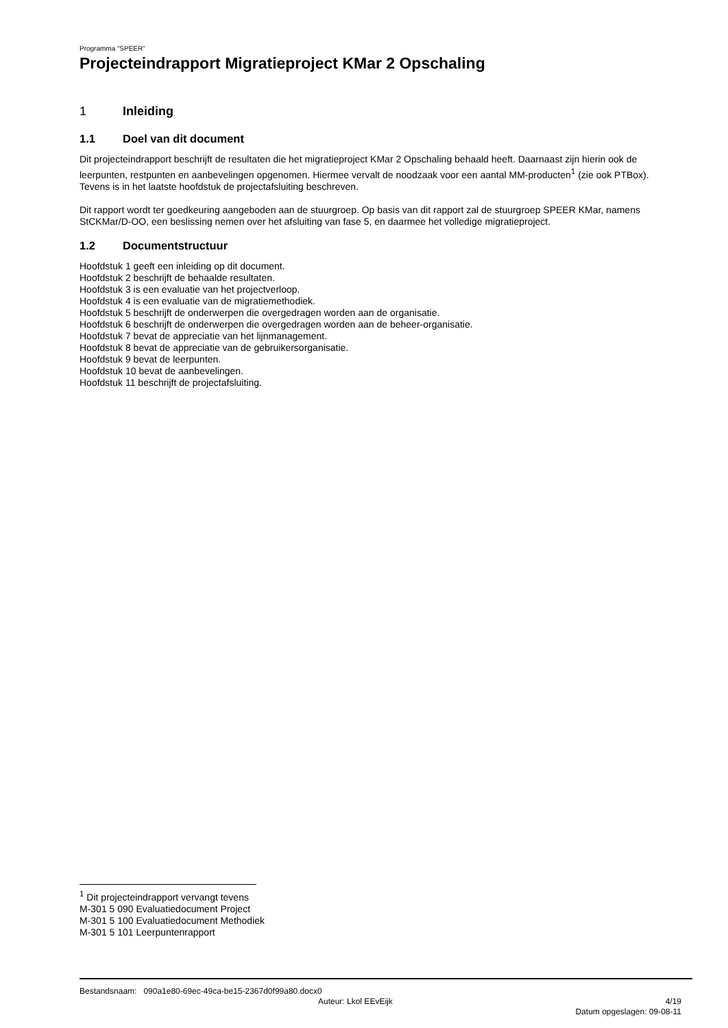Programma “SPEER”
Projecteindrapport Migratieproject KMar 2 Opschaling
1 Inleiding
1.1 Doel van dit document
Dit projecteindrapport beschrijft de resultaten die het migratieproject KMar 2 Opschaling behaald heeft. Daarnaast zijn hierin ook de leerpunten, restpunten en aanbevelingen opgenomen. Hiermee vervalt de noodzaak voor een aantal MM-producten<sup>1</sup> (zie ook PTBox). Tevens is in het laatste hoofdstuk de projectafsluiting beschreven.
Dit rapport wordt ter goedkeuring aangeboden aan de stuurgroep. Op basis van dit rapport zal de stuurgroep SPEER KMar, namens StCKMar/D-OO, een beslissing nemen over het afsluiting van fase 5, en daarmee het volledige migratieproject.
1.2 Documentstructuur
Hoofdstuk 1 geeft een inleiding op dit document.
Hoofdstuk 2 beschrijft de behaalde resultaten.
Hoofdstuk 3 is een evaluatie van het projectverloop.
Hoofdstuk 4 is een evaluatie van de migratiemethodiek.
Hoofdstuk 5 beschrijft de onderwerpen die overgedragen worden aan de organisatie.
Hoofdstuk 6 beschrijft de onderwerpen die overgedragen worden aan de beheer-organisatie.
Hoofdstuk 7 bevat de appreciatie van het lijnmanagement.
Hoofdstuk 8 bevat de appreciatie van de gebruikersorganisatie.
Hoofdstuk 9 bevat de leerpunten.
Hoofdstuk 10 bevat de aanbevelingen.
Hoofdstuk 11 beschrijft de projectafsluiting.
<sup>1</sup> Dit projecteindrapport vervangt tevens
M-301 5 090 Evaluatiedocument Project
M-301 5 100 Evaluatiedocument Methodiek
M-301 5 101 Leerpuntenrapport
Bestandsnaam: 090a1e80-69ec-49ca-be15-2367d0f99a80.docx0
Auteur: Lkol EEvEijk 4/19
Datum opgeslagen: 09-08-11